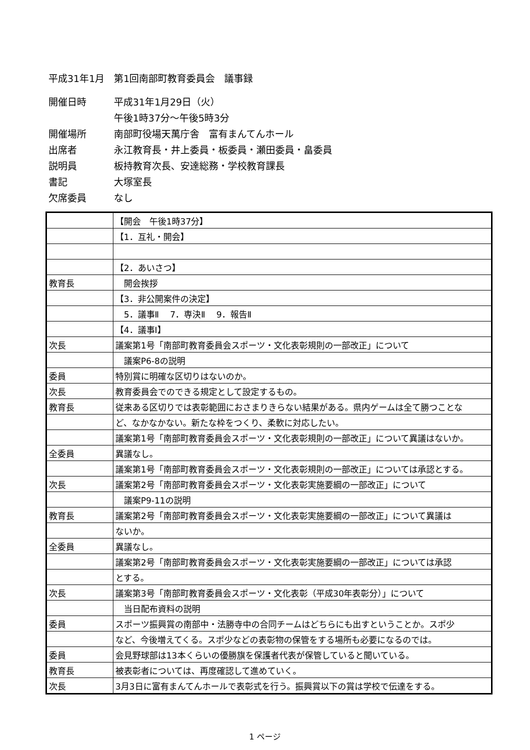平成31年1月　第1回南部町教育委員会　議事録
開催日時 平成31年1月29日（火）
午後1時37分～午後5時3分
開催場所 南部町役場天萬庁舎　富有まんてんホール
出席者 永江教育長・井上委員・板委員・瀬田委員・畠委員
説明員 板持教育次長、安達総務・学校教育課長
書記 大塚室長
欠席委員 なし
| | 【開会 午後1時37分】 |
| | 【1．互礼・開会】 |
| | 【2．あいさつ】 |
| 教育長 | 開会挨拶 |
| | 【3．非公開案件の決定】 |
| | 5．議事Ⅱ 7．専決Ⅱ 9．報告Ⅱ |
| | 【4．議事Ⅰ】 |
| 次長 | 議案第1号「南部町教育委員会スポーツ・文化表彰規則の一部改正」について |
| | 議案P6-8の説明 |
| 委員 | 特別賞に明確な区切りはないのか。 |
| 次長 | 教育委員会でのできる規定として設定するもの。 |
| 教育長 | 従来ある区切りでは表彰範囲におさまりきらない結果がある。県内ゲームは全て勝つことな |
| | ど、なかなかない。新たな枠をつくり、柔軟に対応したい。 |
| | 議案第1号「南部町教育委員会スポーツ・文化表彰規則の一部改正」について異議はないか。 |
| 全委員 | 異議なし。 |
| | 議案第1号「南部町教育委員会スポーツ・文化表彰規則の一部改正」については承認とする。 |
| 次長 | 議案第2号「南部町教育委員会スポーツ・文化表彰実施要綱の一部改正」について |
| | 議案P9-11の説明 |
| 教育長 | 議案第2号「南部町教育委員会スポーツ・文化表彰実施要綱の一部改正」について異議は |
| | ないか。 |
| 全委員 | 異議なし。 |
| | 議案第2号「南部町教育委員会スポーツ・文化表彰実施要綱の一部改正」については承認 |
| | とする。 |
| 次長 | 議案第3号「南部町教育委員会スポーツ・文化表彰（平成30年表彰分）」について |
| | 当日配布資料の説明 |
| 委員 | スポーツ振興賞の南部中・法勝寺中の合同チームはどちらにも出すということか。スポ少 |
| | など、今後増えてくる。スポ少などの表彰物の保管をする場所も必要になるのでは。 |
| 委員 | 会見野球部は13本くらいの優勝旗を保護者代表が保管していると聞いている。 |
| 教育長 | 被表彰者については、再度確認して進めていく。 |
| 次長 | 3月3日に富有まんてんホールで表彰式を行う。振興賞以下の賞は学校で伝達をする。 |
1 ページ